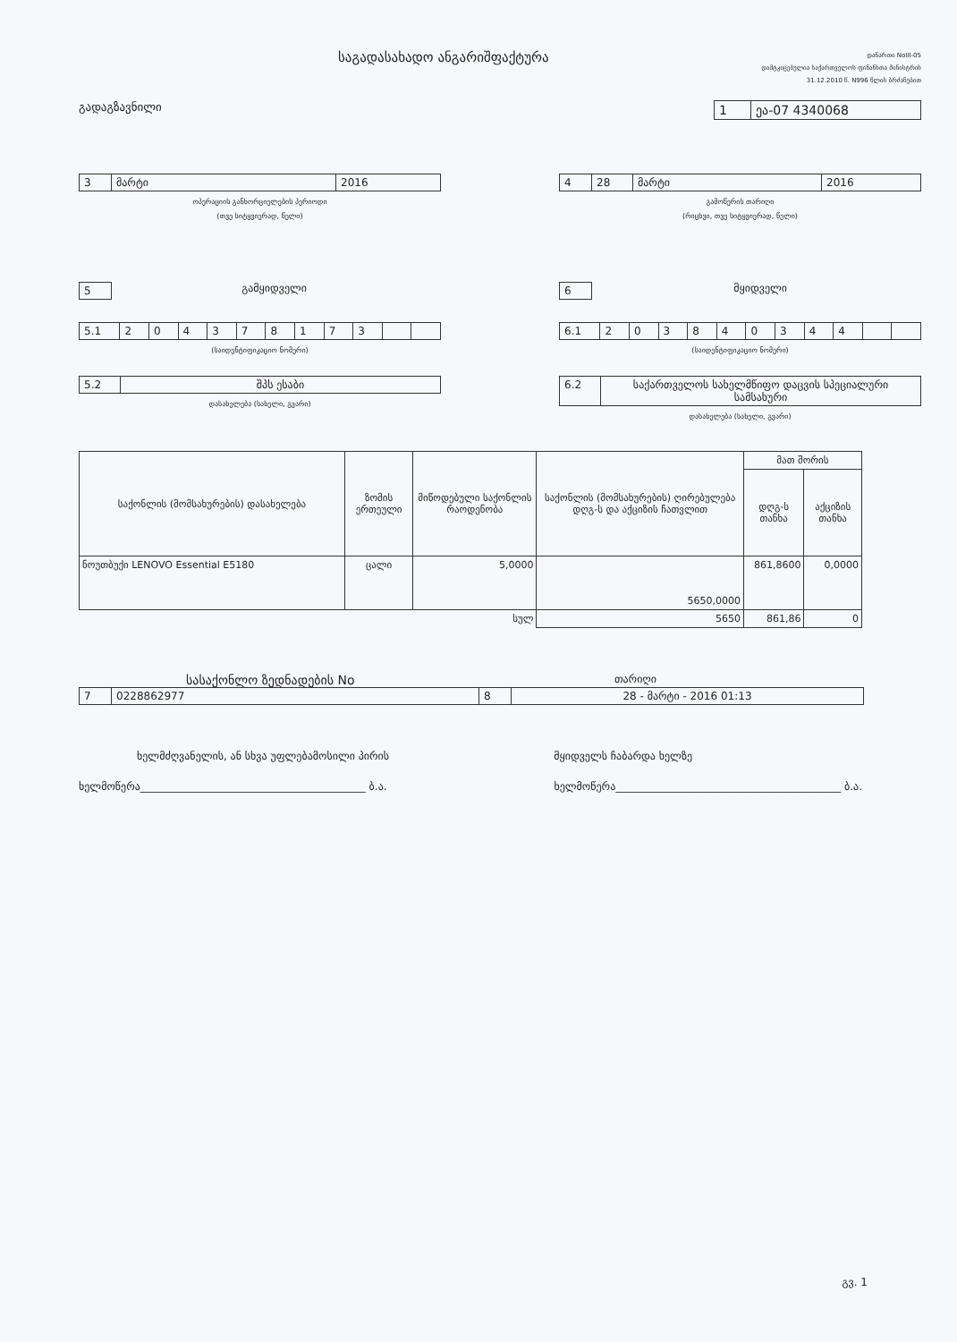საგადასახადო ანგარიშფაქტურა
დანართი NoIII-05
დამტკიცებულია საქართველოს ფინანსთა მინისტრის
31.12.2010 წ. N996 წლის ბრძანებით
გადაგზავნილი 1 ეა-07 4340068
3 მარტი 2016
ოპერაციის განხორციელების პერიოდი
(თვე სიტყვიერად, წელი)
4 28 მარტი 2016
გამოწერის თარიღი
(რიცხვი, თვე სიტყვიერად, წელი)
5 გამყიდველი
5.1 2 0 4 3 7 8 1 7 3
(საიდენტიფიკაციო ნომერი)
5.2 შპს ესაბი
დასახელება (სახელი, გვარი)
6 მყიდველი
6.1 2 0 3 8 4 0 3 4 4
(საიდენტიფიკაციო ნომერი)
6.2 საქართველოს სახელმწიფო დაცვის სპეციალური სამსახური
დასახელება (სახელი, გვარი)
| საქონლის (მომსახურების) დასახელება | ზომის ერთეული | მიწოდებული საქონლის რაოდენობა | საქონლის (მომსახურების) ღირებულება დღგ-ს და აქციზის ჩათვლით | მათ შორის | |
| --- | --- | --- | --- | --- | --- |
| | | | | დღგ-ს თანხა | აქციზის თანხა |
| ნოუთბუქი LENOVO Essential E5180 | ცალი | 5,0000 | 5650,0000 | 861,8600 | 0,0000 |
| სულ | | | 5650 | 861,86 | 0 |
სასაქონლო ზედნადების No
თარიღი
7 0228862977 8 28 - მარტი - 2016 01:13
ხელმძღვანელის, ან სხვა უფლებამოსილი პირის
მყიდველს ჩაბარდა ხელზე
ხელმოწერა__________________________________________ ბ.ა.
ხელმოწერა__________________________________________ ბ.ა.
გვ. 1